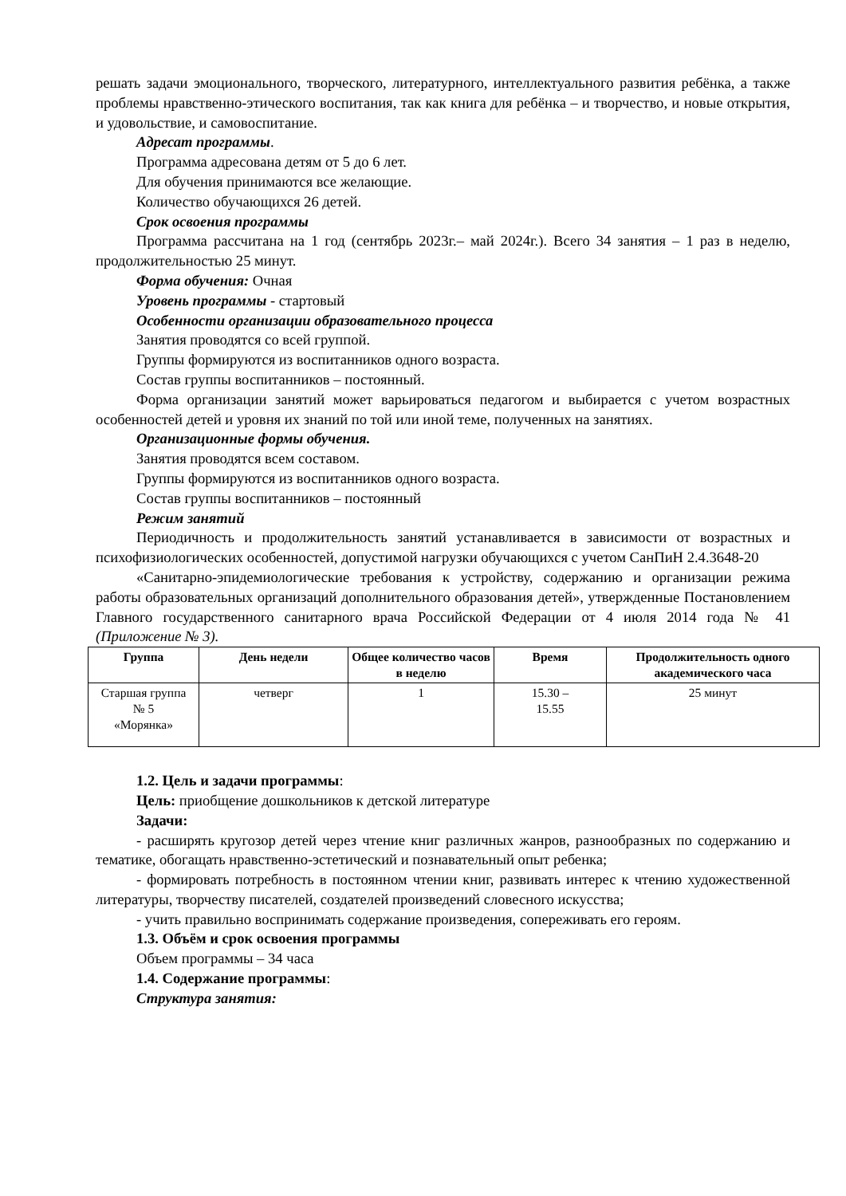решать задачи эмоционального, творческого, литературного, интеллектуального развития ребёнка, а также проблемы нравственно-этического воспитания, так как книга для ребёнка – и творчество, и новые открытия, и удовольствие, и самовоспитание.
Адресат программы.
Программа адресована детям от 5 до 6 лет.
Для обучения принимаются все желающие.
Количество обучающихся 26 детей.
Срок освоения программы
Программа рассчитана на 1 год (сентябрь 2023г.– май 2024г.). Всего 34 занятия – 1 раз в неделю, продолжительностью 25 минут.
Форма обучения: Очная
Уровень программы - стартовый
Особенности организации образовательного процесса
Занятия проводятся со всей группой.
Группы формируются из воспитанников одного возраста.
Состав группы воспитанников – постоянный.
Форма организации занятий может варьироваться педагогом и выбирается с учетом возрастных особенностей детей и уровня их знаний по той или иной теме, полученных на занятиях.
Организационные формы обучения.
Занятия проводятся всем составом.
Группы формируются из воспитанников одного возраста.
Состав группы воспитанников – постоянный
Режим занятий
Периодичность и продолжительность занятий устанавливается в зависимости от возрастных и психофизиологических особенностей, допустимой нагрузки обучающихся с учетом СанПиН 2.4.3648-20
«Санитарно-эпидемиологические требования к устройству, содержанию и организации режима работы образовательных организаций дополнительного образования детей», утвержденные Постановлением Главного государственного санитарного врача Российской Федерации от 4 июля 2014 года № 41 (Приложение № 3).
| Группа | День недели | Общее количество часов в неделю | Время | Продолжительность одного академического часа |
| --- | --- | --- | --- | --- |
| Старшая группа № 5 «Морянка» | четверг | 1 | 15.30 – 15.55 | 25 минут |
1.2. Цель и задачи программы:
Цель: приобщение дошкольников к детской литературе
Задачи:
- расширять кругозор детей через чтение книг различных жанров, разнообразных по содержанию и тематике, обогащать нравственно-эстетический и познавательный опыт ребенка;
- формировать потребность в постоянном чтении книг, развивать интерес к чтению художественной литературы, творчеству писателей, создателей произведений словесного искусства;
- учить правильно воспринимать содержание произведения, сопереживать его героям.
1.3. Объём и срок освоения программы
Объем программы – 34 часа
1.4. Содержание программы:
Структура занятия: